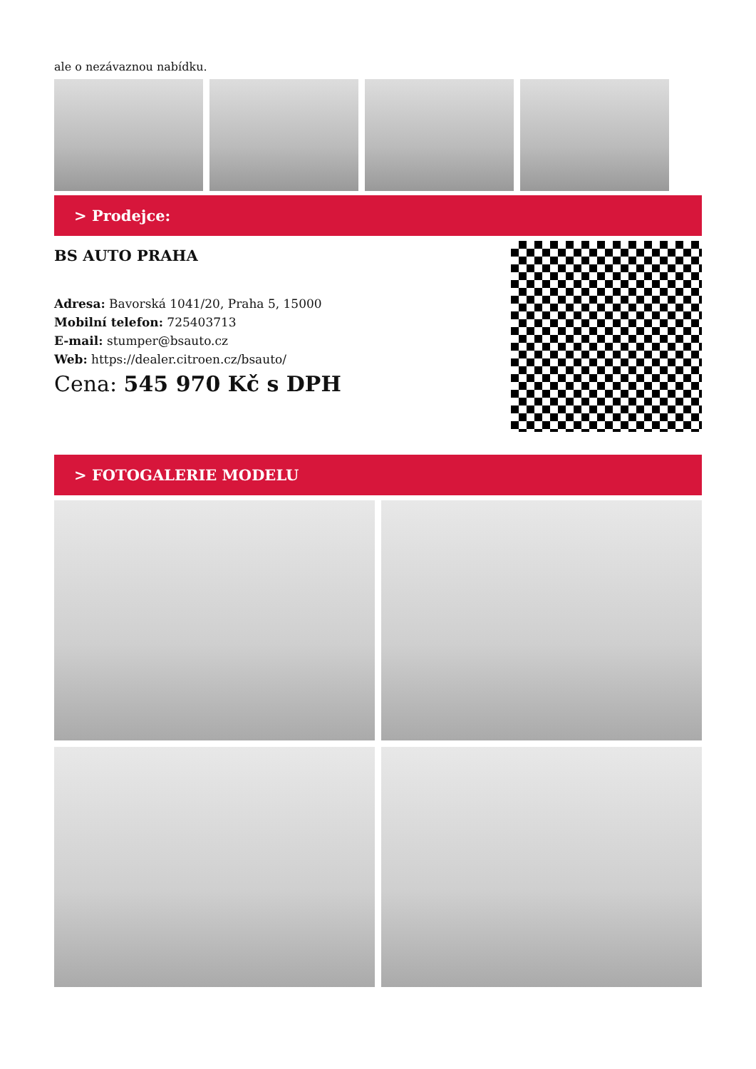ale o nezávaznou nabídku.
> Prodejce:
BS AUTO PRAHA
Adresa: Bavorská 1041/20, Praha 5, 15000
Mobilní telefon: 725403713
E-mail: stumper@bsauto.cz
Web: https://dealer.citroen.cz/bsauto/
Cena: 545 970 Kč s DPH
> FOTOGALERIE MODELU